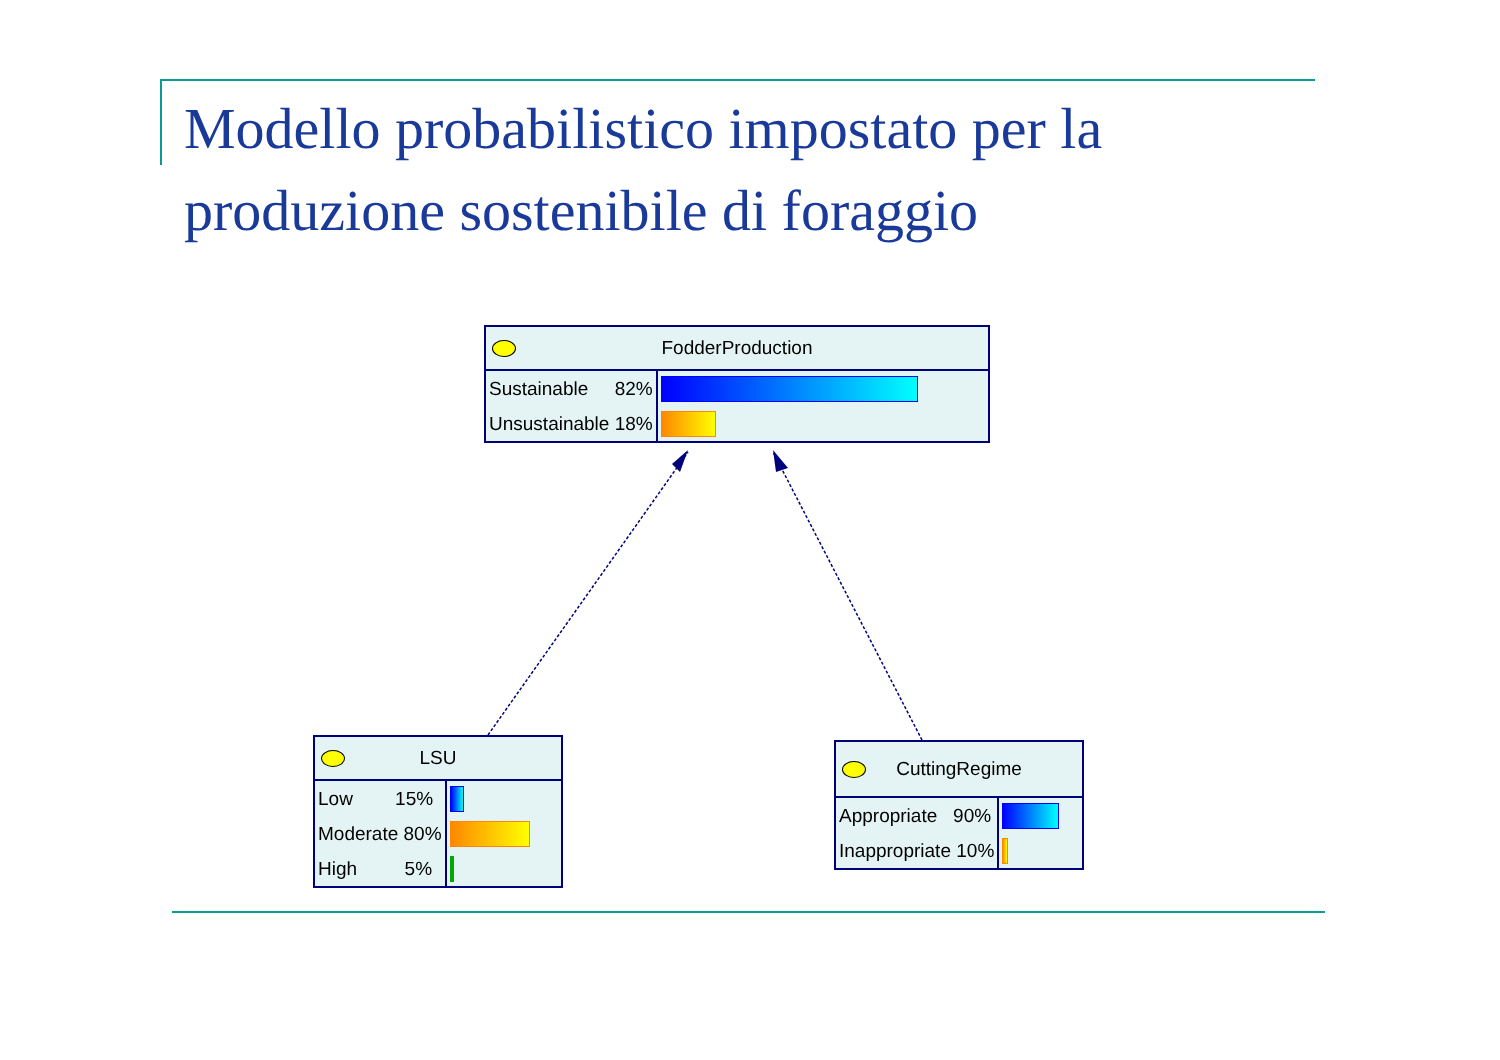Modello probabilistico impostato per la
produzione sostenibile di foraggio
FodderProduction
| Sustainable 82% | |
| Unsustainable 18% | |
LSU
| Low 15% | |
| Moderate 80% | |
| High 5% | |
CuttingRegime
| Appropriate 90% | |
| Inappropriate 10% | |